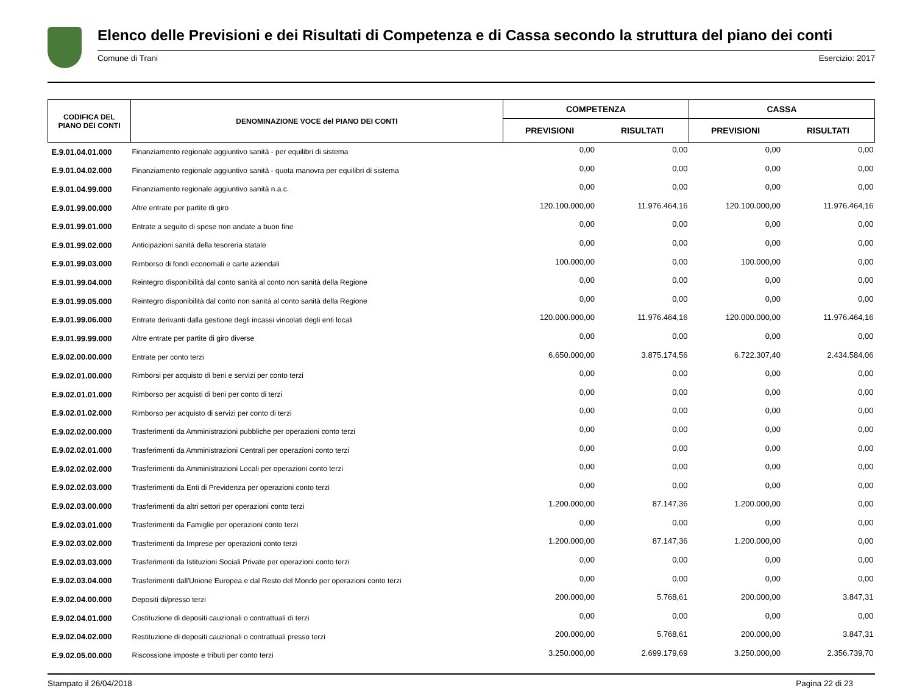Elenco delle Previsioni e dei Risultati di Competenza e di Cassa secondo la struttura del piano dei conti
Comune di Trani Esercizio: 2017
| CODIFICA DEL PIANO DEI CONTI | DENOMINAZIONE VOCE del PIANO DEI CONTI | COMPETENZA | | CASSA | |
| --- | --- | --- | --- | --- | --- |
| | | PREVISIONI | RISULTATI | PREVISIONI | RISULTATI |
| E.9.01.04.01.000 | Finanziamento regionale aggiuntivo sanità - per equilibri di sistema | 0,00 | 0,00 | 0,00 | 0,00 |
| E.9.01.04.02.000 | Finanziamento regionale aggiuntivo sanità - quota manovra per equilibri di sistema | 0,00 | 0,00 | 0,00 | 0,00 |
| E.9.01.04.99.000 | Finanziamento regionale aggiuntivo sanità n.a.c. | 0,00 | 0,00 | 0,00 | 0,00 |
| E.9.01.99.00.000 | Altre entrate per partite di giro | 120.100.000,00 | 11.976.464,16 | 120.100.000,00 | 11.976.464,16 |
| E.9.01.99.01.000 | Entrate a seguito di spese non andate a buon fine | 0,00 | 0,00 | 0,00 | 0,00 |
| E.9.01.99.02.000 | Anticipazioni sanità della tesoreria statale | 0,00 | 0,00 | 0,00 | 0,00 |
| E.9.01.99.03.000 | Rimborso di fondi economali e carte aziendali | 100.000,00 | 0,00 | 100.000,00 | 0,00 |
| E.9.01.99.04.000 | Reintegro disponibilità dal conto sanità al conto non sanità della Regione | 0,00 | 0,00 | 0,00 | 0,00 |
| E.9.01.99.05.000 | Reintegro disponibilità dal conto non sanità al conto sanità della Regione | 0,00 | 0,00 | 0,00 | 0,00 |
| E.9.01.99.06.000 | Entrate derivanti dalla gestione degli incassi vincolati degli enti locali | 120.000.000,00 | 11.976.464,16 | 120.000.000,00 | 11.976.464,16 |
| E.9.01.99.99.000 | Altre entrate per partite di giro diverse | 0,00 | 0,00 | 0,00 | 0,00 |
| E.9.02.00.00.000 | Entrate per conto terzi | 6.650.000,00 | 3.875.174,56 | 6.722.307,40 | 2.434.584,06 |
| E.9.02.01.00.000 | Rimborsi per acquisto di beni e servizi per conto terzi | 0,00 | 0,00 | 0,00 | 0,00 |
| E.9.02.01.01.000 | Rimborso per acquisti di beni per conto di terzi | 0,00 | 0,00 | 0,00 | 0,00 |
| E.9.02.01.02.000 | Rimborso per acquisto di servizi per conto di terzi | 0,00 | 0,00 | 0,00 | 0,00 |
| E.9.02.02.00.000 | Trasferimenti da Amministrazioni pubbliche per operazioni conto terzi | 0,00 | 0,00 | 0,00 | 0,00 |
| E.9.02.02.01.000 | Trasferimenti da Amministrazioni Centrali per operazioni conto terzi | 0,00 | 0,00 | 0,00 | 0,00 |
| E.9.02.02.02.000 | Trasferimenti da Amministrazioni Locali per operazioni conto terzi | 0,00 | 0,00 | 0,00 | 0,00 |
| E.9.02.02.03.000 | Trasferimenti da Enti di Previdenza per operazioni conto terzi | 0,00 | 0,00 | 0,00 | 0,00 |
| E.9.02.03.00.000 | Trasferimenti da altri settori per operazioni conto terzi | 1.200.000,00 | 87.147,36 | 1.200.000,00 | 0,00 |
| E.9.02.03.01.000 | Trasferimenti da Famiglie per operazioni conto terzi | 0,00 | 0,00 | 0,00 | 0,00 |
| E.9.02.03.02.000 | Trasferimenti da Imprese per operazioni conto terzi | 1.200.000,00 | 87.147,36 | 1.200.000,00 | 0,00 |
| E.9.02.03.03.000 | Trasferimenti da Istituzioni Sociali Private per operazioni conto terzi | 0,00 | 0,00 | 0,00 | 0,00 |
| E.9.02.03.04.000 | Trasferimenti dall'Unione Europea e dal Resto del Mondo per operazioni conto terzi | 0,00 | 0,00 | 0,00 | 0,00 |
| E.9.02.04.00.000 | Depositi di/presso terzi | 200.000,00 | 5.768,61 | 200.000,00 | 3.847,31 |
| E.9.02.04.01.000 | Costituzione di depositi cauzionali o contrattuali di terzi | 0,00 | 0,00 | 0,00 | 0,00 |
| E.9.02.04.02.000 | Restituzione di depositi cauzionali o contrattuali presso terzi | 200.000,00 | 5.768,61 | 200.000,00 | 3.847,31 |
| E.9.02.05.00.000 | Riscossione imposte e tributi per conto terzi | 3.250.000,00 | 2.699.179,69 | 3.250.000,00 | 2.356.739,70 |
Stampato il 26/04/2018 Pagina 22 di 23